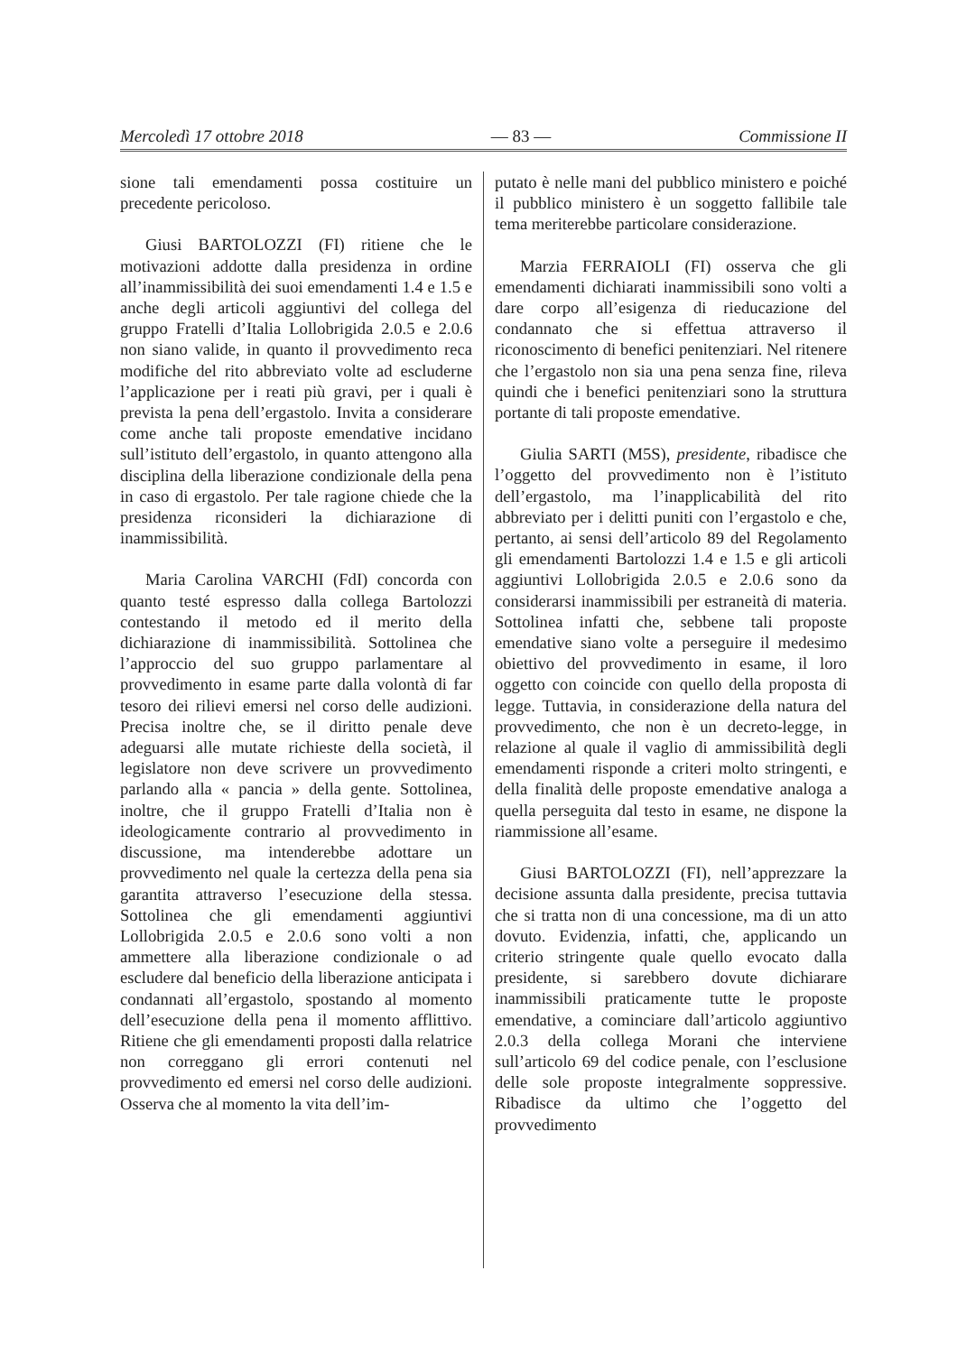Mercoledì 17 ottobre 2018 — 83 — Commissione II
sione tali emendamenti possa costituire un precedente pericoloso.
Giusi BARTOLOZZI (FI) ritiene che le motivazioni addotte dalla presidenza in ordine all’inammissibilità dei suoi emendamenti 1.4 e 1.5 e anche degli articoli aggiuntivi del collega del gruppo Fratelli d’Italia Lollobrigida 2.0.5 e 2.0.6 non siano valide, in quanto il provvedimento reca modifiche del rito abbreviato volte ad escluderne l’applicazione per i reati più gravi, per i quali è prevista la pena dell’ergastolo. Invita a considerare come anche tali proposte emendative incidano sull’istituto dell’ergastolo, in quanto attengono alla disciplina della liberazione condizionale della pena in caso di ergastolo. Per tale ragione chiede che la presidenza riconsideri la dichiarazione di inammissibilità.
Maria Carolina VARCHI (FdI) concorda con quanto testé espresso dalla collega Bartolozzi contestando il metodo ed il merito della dichiarazione di inammissibilità. Sottolinea che l’approccio del suo gruppo parlamentare al provvedimento in esame parte dalla volontà di far tesoro dei rilievi emersi nel corso delle audizioni. Precisa inoltre che, se il diritto penale deve adeguarsi alle mutate richieste della società, il legislatore non deve scrivere un provvedimento parlando alla « pancia » della gente. Sottolinea, inoltre, che il gruppo Fratelli d’Italia non è ideologicamente contrario al provvedimento in discussione, ma intenderebbe adottare un provvedimento nel quale la certezza della pena sia garantita attraverso l’esecuzione della stessa. Sottolinea che gli emendamenti aggiuntivi Lollobrigida 2.0.5 e 2.0.6 sono volti a non ammettere alla liberazione condizionale o ad escludere dal beneficio della liberazione anticipata i condannati all’ergastolo, spostando al momento dell’esecuzione della pena il momento afflittivo. Ritiene che gli emendamenti proposti dalla relatrice non correggano gli errori contenuti nel provvedimento ed emersi nel corso delle audizioni. Osserva che al momento la vita dell’im-
putato è nelle mani del pubblico ministero e poiché il pubblico ministero è un soggetto fallibile tale tema meriterebbe particolare considerazione.
Marzia FERRAIOLI (FI) osserva che gli emendamenti dichiarati inammissibili sono volti a dare corpo all’esigenza di rieducazione del condannato che si effettua attraverso il riconoscimento di benefici penitenziari. Nel ritenere che l’ergastolo non sia una pena senza fine, rileva quindi che i benefici penitenziari sono la struttura portante di tali proposte emendative.
Giulia SARTI (M5S), presidente, ribadisce che l’oggetto del provvedimento non è l’istituto dell’ergastolo, ma l’inapplicabilità del rito abbreviato per i delitti puniti con l’ergastolo e che, pertanto, ai sensi dell’articolo 89 del Regolamento gli emendamenti Bartolozzi 1.4 e 1.5 e gli articoli aggiuntivi Lollobrigida 2.0.5 e 2.0.6 sono da considerarsi inammissibili per estraneità di materia. Sottolinea infatti che, sebbene tali proposte emendative siano volte a perseguire il medesimo obiettivo del provvedimento in esame, il loro oggetto con coincide con quello della proposta di legge. Tuttavia, in considerazione della natura del provvedimento, che non è un decreto-legge, in relazione al quale il vaglio di ammissibilità degli emendamenti risponde a criteri molto stringenti, e della finalità delle proposte emendative analoga a quella perseguita dal testo in esame, ne dispone la riammissione all’esame.
Giusi BARTOLOZZI (FI), nell’apprezzare la decisione assunta dalla presidente, precisa tuttavia che si tratta non di una concessione, ma di un atto dovuto. Evidenzia, infatti, che, applicando un criterio stringente quale quello evocato dalla presidente, si sarebbero dovute dichiarare inammissibili praticamente tutte le proposte emendative, a cominciare dall’articolo aggiuntivo 2.0.3 della collega Morani che interviene sull’articolo 69 del codice penale, con l’esclusione delle sole proposte integralmente soppressive. Ribadisce da ultimo che l’oggetto del provvedimento